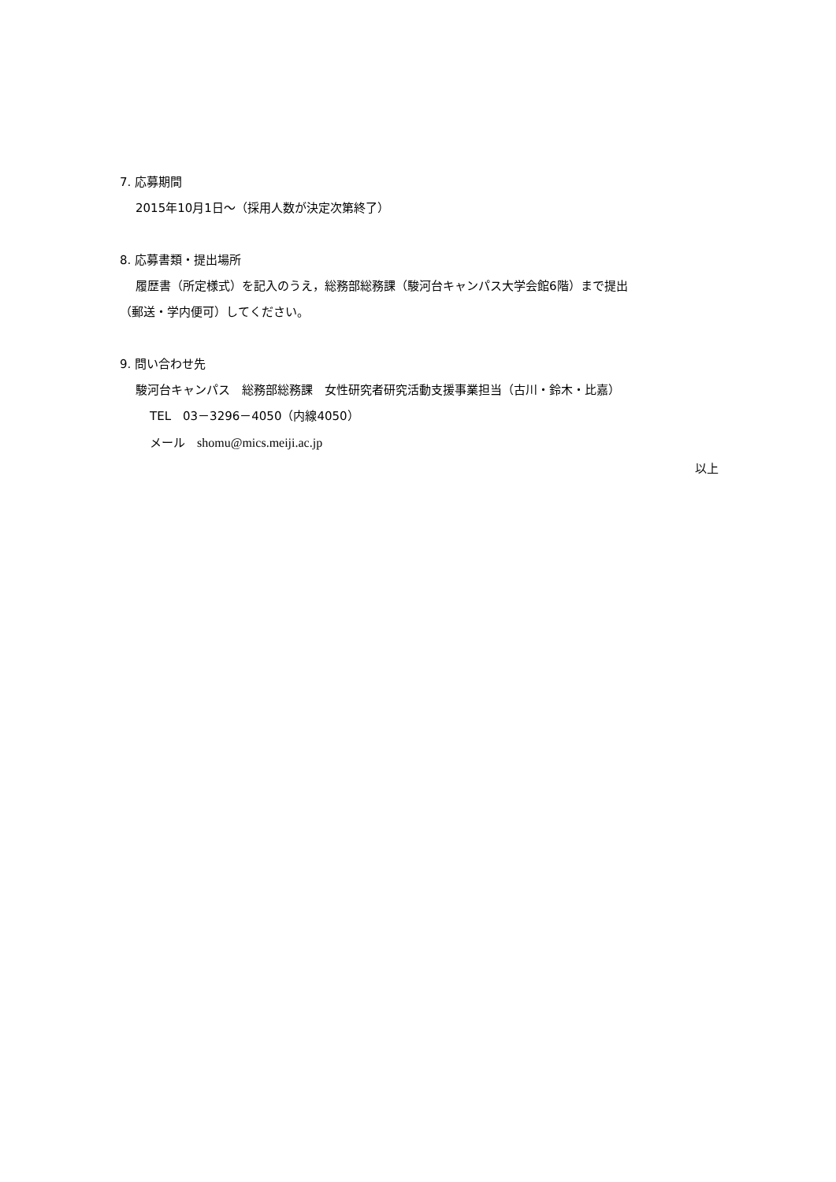7. 応募期間
2015年10月1日～（採用人数が決定次第終了）
8. 応募書類・提出場所
履歴書（所定様式）を記入のうえ，総務部総務課（駿河台キャンパス大学会館6階）まで提出
（郵送・学内便可）してください。
9. 問い合わせ先
駿河台キャンパス　総務部総務課　女性研究者研究活動支援事業担当（古川・鈴木・比嘉）
TEL　03－3296－4050（内線4050）
メール　shomu@mics.meiji.ac.jp
以上